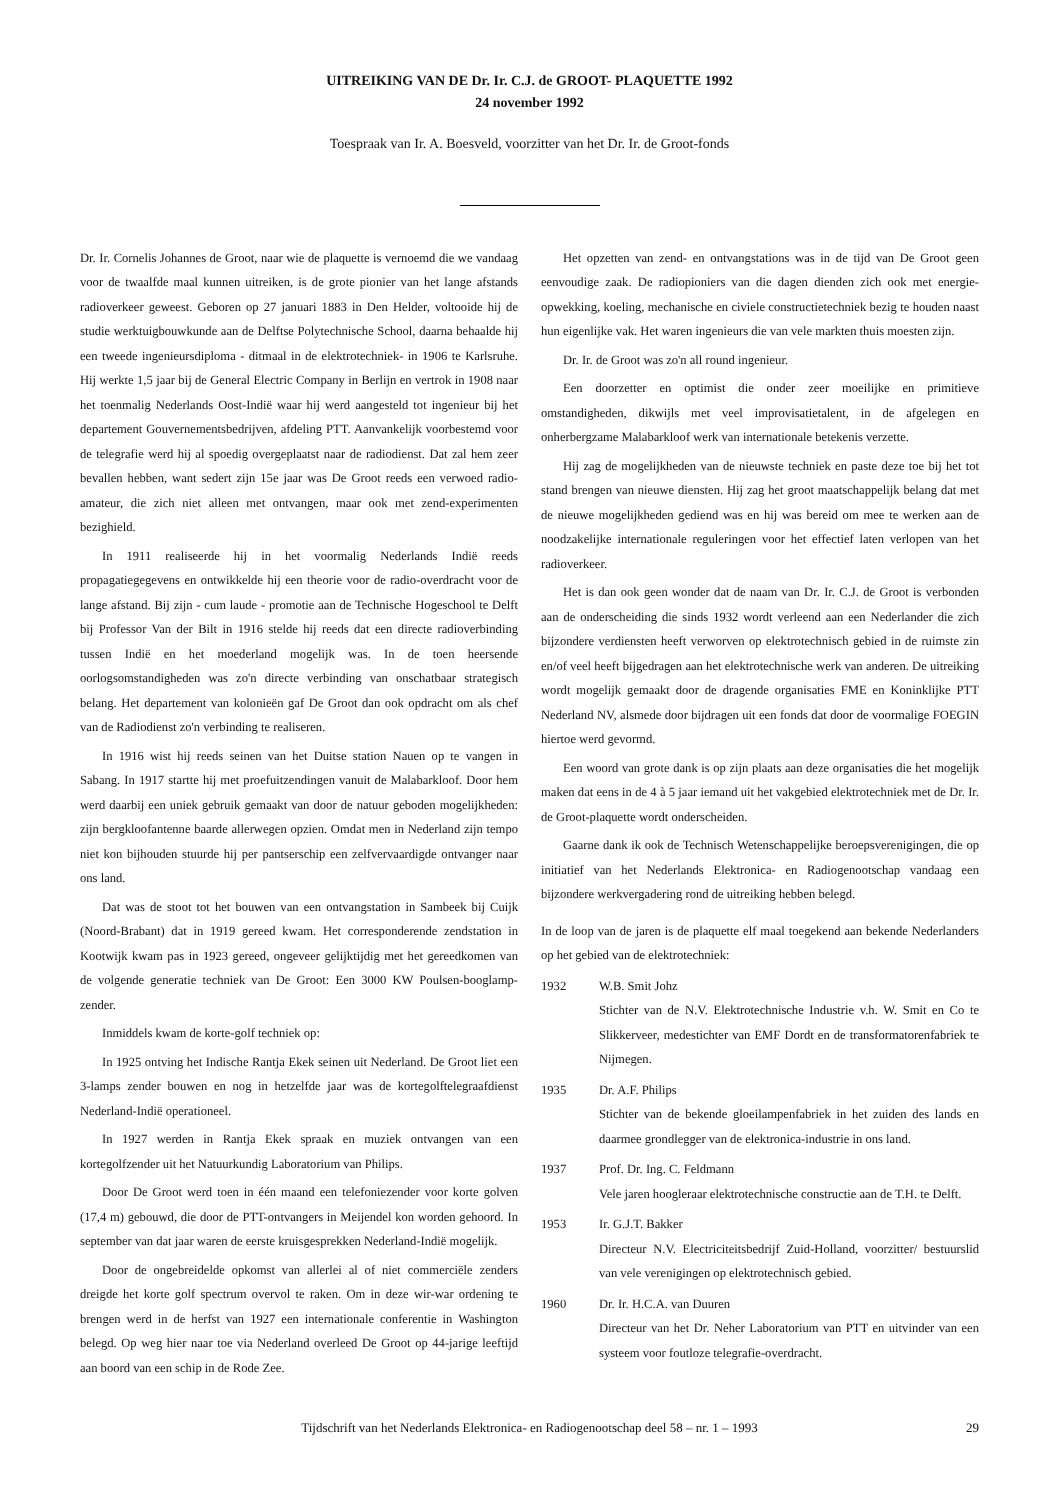UITREIKING VAN DE Dr. Ir. C.J. de GROOT- PLAQUETTE 1992
24 november 1992
Toespraak van Ir. A. Boesveld, voorzitter van het Dr. Ir. de Groot-fonds
Dr. Ir. Cornelis Johannes de Groot, naar wie de plaquette is vernoemd die we vandaag voor de twaalfde maal kunnen uitreiken, is de grote pionier van het lange afstands radioverkeer geweest. Geboren op 27 januari 1883 in Den Helder, voltooide hij de studie werktuigbouwkunde aan de Delftse Polytechnische School, daarna behaalde hij een tweede ingenieursdiploma - ditmaal in de elektrotechniek- in 1906 te Karlsruhe. Hij werkte 1,5 jaar bij de General Electric Company in Berlijn en vertrok in 1908 naar het toenmalig Nederlands Oost-Indië waar hij werd aangesteld tot ingenieur bij het departement Gouvernementsbedrijven, afdeling PTT. Aanvankelijk voorbestemd voor de telegrafie werd hij al spoedig overgeplaatst naar de radiodienst. Dat zal hem zeer bevallen hebben, want sedert zijn 15e jaar was De Groot reeds een verwoed radio-amateur, die zich niet alleen met ontvangen, maar ook met zend-experimenten bezighield.
In 1911 realiseerde hij in het voormalig Nederlands Indië reeds propagatiegegevens en ontwikkelde hij een theorie voor de radio-overdracht voor de lange afstand. Bij zijn - cum laude - promotie aan de Technische Hogeschool te Delft bij Professor Van der Bilt in 1916 stelde hij reeds dat een directe radioverbinding tussen Indië en het moederland mogelijk was. In de toen heersende oorlogsomstandigheden was zo'n directe verbinding van onschatbaar strategisch belang. Het departement van kolonieën gaf De Groot dan ook opdracht om als chef van de Radiodienst zo'n verbinding te realiseren.
In 1916 wist hij reeds seinen van het Duitse station Nauen op te vangen in Sabang. In 1917 startte hij met proefuitzendingen vanuit de Malabarkloof. Door hem werd daarbij een uniek gebruik gemaakt van door de natuur geboden mogelijkheden: zijn bergkloofantenne baarde allerwegen opzien. Omdat men in Nederland zijn tempo niet kon bijhouden stuurde hij per pantserschip een zelfvervaardigde ontvanger naar ons land.
Dat was de stoot tot het bouwen van een ontvangstation in Sambeek bij Cuijk (Noord-Brabant) dat in 1919 gereed kwam. Het corresponderende zendstation in Kootwijk kwam pas in 1923 gereed, ongeveer gelijktijdig met het gereedkomen van de volgende generatie techniek van De Groot: Een 3000 KW Poulsen-booglamp-zender.
Inmiddels kwam de korte-golf techniek op:
In 1925 ontving het Indische Rantja Ekek seinen uit Nederland. De Groot liet een 3-lamps zender bouwen en nog in hetzelfde jaar was de kortegolftelegraafdienst Nederland-Indië operationeel.
In 1927 werden in Rantja Ekek spraak en muziek ontvangen van een kortegolfzender uit het Natuurkundig Laboratorium van Philips.
Door De Groot werd toen in één maand een telefoniezender voor korte golven (17,4 m) gebouwd, die door de PTT-ontvangers in Meijendel kon worden gehoord. In september van dat jaar waren de eerste kruisgesprekken Nederland-Indië mogelijk.
Door de ongebreidelde opkomst van allerlei al of niet commerciële zenders dreigde het korte golf spectrum overvol te raken. Om in deze wir-war ordening te brengen werd in de herfst van 1927 een internationale conferentie in Washington belegd. Op weg hier naar toe via Nederland overleed De Groot op 44-jarige leeftijd aan boord van een schip in de Rode Zee.
Het opzetten van zend- en ontvangstations was in de tijd van De Groot geen eenvoudige zaak. De radiopioniers van die dagen dienden zich ook met energie-opwekking, koeling, mechanische en civiele constructietechniek bezig te houden naast hun eigenlijke vak. Het waren ingenieurs die van vele markten thuis moesten zijn.
Dr. Ir. de Groot was zo'n all round ingenieur.
Een doorzetter en optimist die onder zeer moeilijke en primitieve omstandigheden, dikwijls met veel improvisatietalent, in de afgelegen en onherbergzame Malabarkloof werk van internationale betekenis verzette.
Hij zag de mogelijkheden van de nieuwste techniek en paste deze toe bij het tot stand brengen van nieuwe diensten. Hij zag het groot maatschappelijk belang dat met de nieuwe mogelijkheden gediend was en hij was bereid om mee te werken aan de noodzakelijke internationale reguleringen voor het effectief laten verlopen van het radioverkeer.
Het is dan ook geen wonder dat de naam van Dr. Ir. C.J. de Groot is verbonden aan de onderscheiding die sinds 1932 wordt verleend aan een Nederlander die zich bijzondere verdiensten heeft verworven op elektrotechnisch gebied in de ruimste zin en/of veel heeft bijgedragen aan het elektrotechnische werk van anderen. De uitreiking wordt mogelijk gemaakt door de dragende organisaties FME en Koninklijke PTT Nederland NV, alsmede door bijdragen uit een fonds dat door de voormalige FOEGIN hiertoe werd gevormd.
Een woord van grote dank is op zijn plaats aan deze organisaties die het mogelijk maken dat eens in de 4 à 5 jaar iemand uit het vakgebied elektrotechniek met de Dr. Ir. de Groot-plaquette wordt onderscheiden.
Gaarne dank ik ook de Technisch Wetenschappelijke beroepsverenigingen, die op initiatief van het Nederlands Elektronica- en Radiogenootschap vandaag een bijzondere werkvergadering rond de uitreiking hebben belegd.
In de loop van de jaren is de plaquette elf maal toegekend aan bekende Nederlanders op het gebied van de elektrotechniek:
1932 W.B. Smit Johz
Stichter van de N.V. Elektrotechnische Industrie v.h. W. Smit en Co te Slikkerveer, medestichter van EMF Dordt en de transformatorenfabriek te Nijmegen.
1935 Dr. A.F. Philips
Stichter van de bekende gloeilampenfabriek in het zuiden des lands en daarmee grondlegger van de elektronica-industrie in ons land.
1937 Prof. Dr. Ing. C. Feldmann
Vele jaren hoogleraar elektrotechnische constructie aan de T.H. te Delft.
1953 Ir. G.J.T. Bakker
Directeur N.V. Electriciteitsbedrijf Zuid-Holland, voorzitter/ bestuurslid van vele verenigingen op elektrotechnisch gebied.
1960 Dr. Ir. H.C.A. van Duuren
Directeur van het Dr. Neher Laboratorium van PTT en uitvinder van een systeem voor foutloze telegrafie-overdracht.
Tijdschrift van het Nederlands Elektronica- en Radiogenootschap deel 58 – nr. 1 – 1993 29